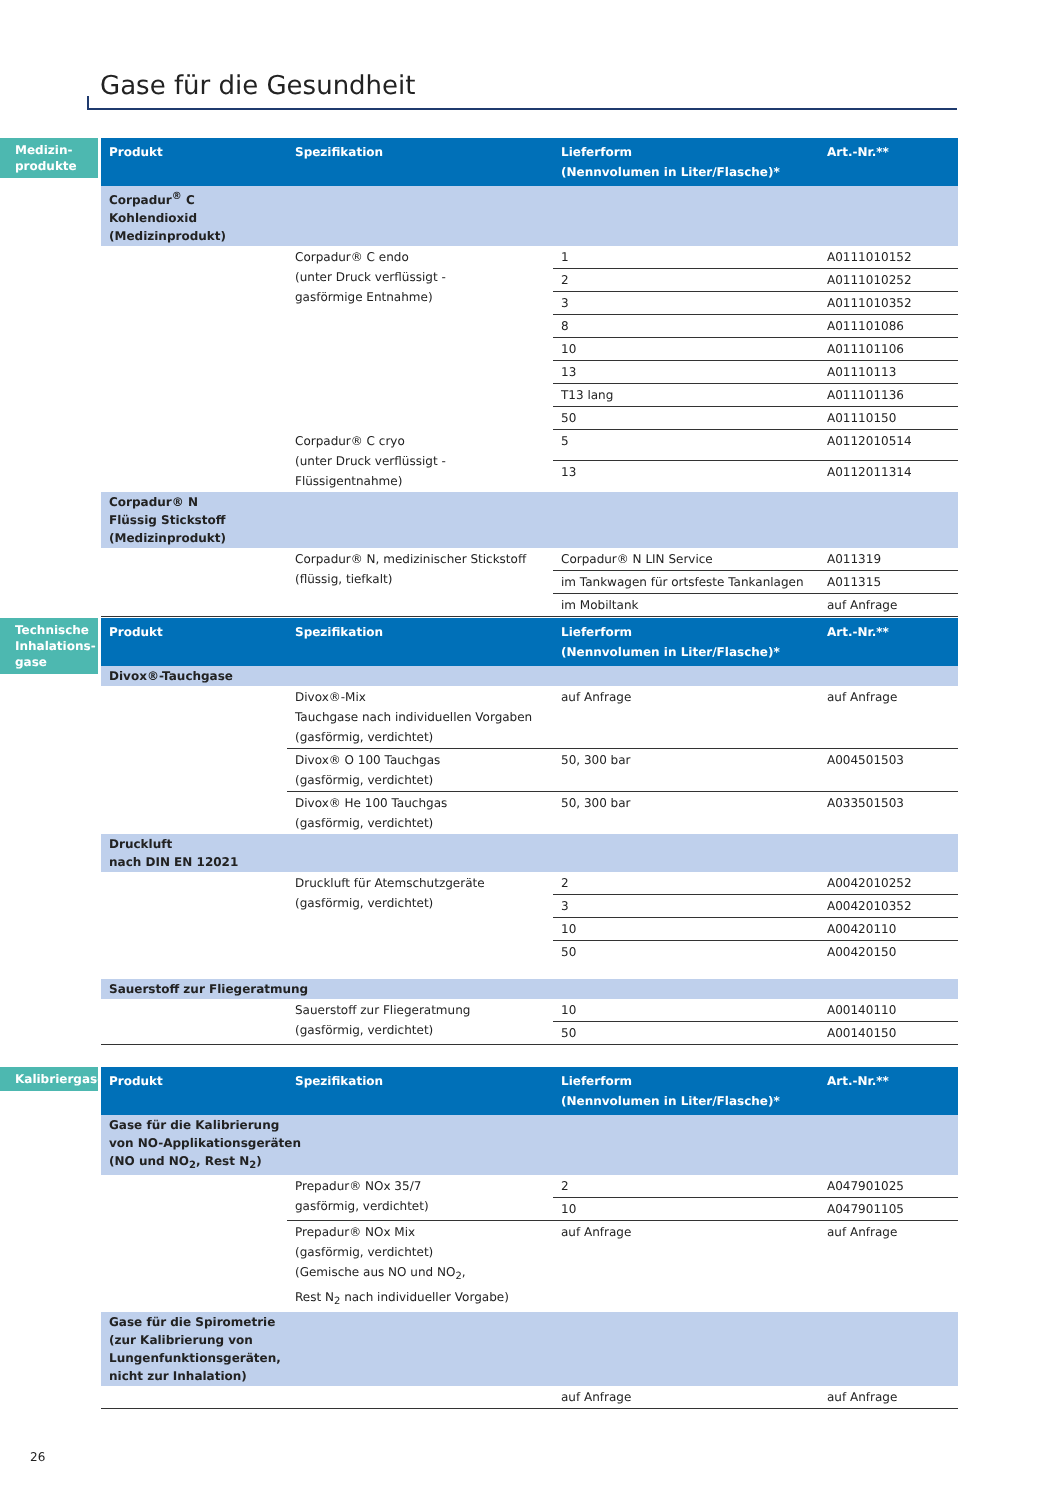Gase für die Gesundheit
Medizin-
produkte
| Produkt | Spezifikation | Lieferform (Nennvolumen in Liter/Flasche)* | Art.-Nr.** |
| --- | --- | --- | --- |
| Corpadur<sup>®</sup> C Kohlendioxid (Medizinprodukt) | | | |
| | Corpadur® C endo (unter Druck verflüssigt - gasförmige Entnahme) | 1 | A0111010152 |
| | | 2 | A0111010252 |
| | | 3 | A0111010352 |
| | | 8 | A011101086 |
| | | 10 | A011101106 |
| | | 13 | A01110113 |
| | | T13 lang | A011101136 |
| | | 50 | A01110150 |
| | Corpadur® C cryo (unter Druck verflüssigt - Flüssigentnahme) | 5 | A0112010514 |
| | | 13 | A0112011314 |
| Corpadur® N Flüssig Stickstoff (Medizinprodukt) | | | |
| | Corpadur® N, medizinischer Stickstoff (flüssig, tiefkalt) | Corpadur® N LIN Service | A011319 |
| | | im Tankwagen für ortsfeste Tankanlagen | A011315 |
| | | im Mobiltank | auf Anfrage |
Technische
Inhalations-
gase
| Produkt | Spezifikation | Lieferform (Nennvolumen in Liter/Flasche)* | Art.-Nr.** |
| --- | --- | --- | --- |
| Divox®-Tauchgase | | | |
| | Divox®-Mix Tauchgase nach individuellen Vorgaben (gasförmig, verdichtet) | auf Anfrage | auf Anfrage |
| | Divox® O 100 Tauchgas (gasförmig, verdichtet) | 50, 300 bar | A004501503 |
| | Divox® He 100 Tauchgas (gasförmig, verdichtet) | 50, 300 bar | A033501503 |
| Druckluft nach DIN EN 12021 | | | |
| | Druckluft für Atemschutzgeräte (gasförmig, verdichtet) | 2 | A0042010252 |
| | | 3 | A0042010352 |
| | | 10 | A00420110 |
| | | 50 | A00420150 |
| Sauerstoff zur Fliegeratmung | | | |
| | Sauerstoff zur Fliegeratmung (gasförmig, verdichtet) | 10 | A00140110 |
| | | 50 | A00140150 |
Kalibriergase
| Produkt | Spezifikation | Lieferform (Nennvolumen in Liter/Flasche)* | Art.-Nr.** |
| --- | --- | --- | --- |
| Gase für die Kalibrierung von NO-Applikationsgeräten (NO und NO<sub>2</sub>, Rest N<sub>2</sub>) | | | |
| | Prepadur® NOx 35/7 gasförmig, verdichtet) | 2 | A047901025 |
| | | 10 | A047901105 |
| | Prepadur® NOx Mix (gasförmig, verdichtet) (Gemische aus NO und NO<sub>2</sub>, Rest N<sub>2</sub> nach individueller Vorgabe) | auf Anfrage | auf Anfrage |
| Gase für die Spirometrie (zur Kalibrierung von Lungenfunktionsgeräten, nicht zur Inhalation) | | | |
| | | auf Anfrage | auf Anfrage |
26